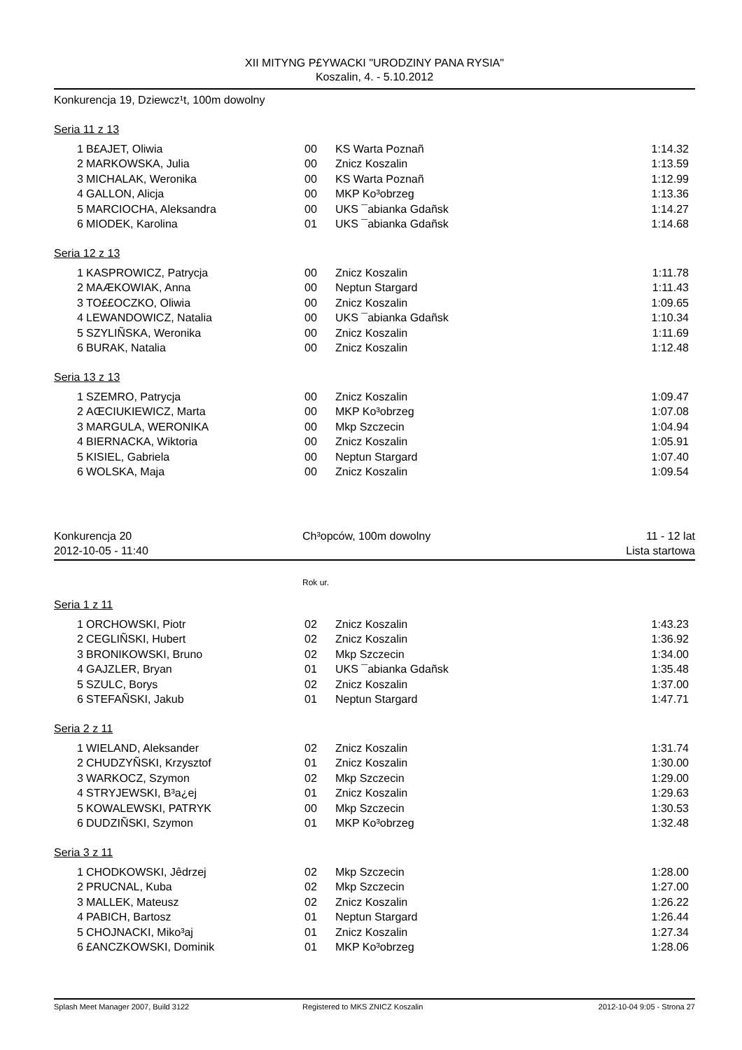XII MITYNG P£YWACKI "URODZINY PANA RYSIA"
Koszalin, 4. - 5.10.2012
Konkurencja 19, Dziewcz¹t, 100m dowolny
Seria 11 z 13
| 1 | B£AJET, Oliwia | 00 | KS Warta Poznañ | 1:14.32 |
| 2 | MARKOWSKA, Julia | 00 | Znicz Koszalin | 1:13.59 |
| 3 | MICHALAK, Weronika | 00 | KS Warta Poznañ | 1:12.99 |
| 4 | GALLON, Alicja | 00 | MKP Ko³obrzeg | 1:13.36 |
| 5 | MARCIOCHA, Aleksandra | 00 | UKS ¯abianka Gdañsk | 1:14.27 |
| 6 | MIODEK, Karolina | 01 | UKS ¯abianka Gdañsk | 1:14.68 |
Seria 12 z 13
| 1 | KASPROWICZ, Patrycja | 00 | Znicz Koszalin | 1:11.78 |
| 2 | MAÆKOWIAK, Anna | 00 | Neptun Stargard | 1:11.43 |
| 3 | TO££OCZKO, Oliwia | 00 | Znicz Koszalin | 1:09.65 |
| 4 | LEWANDOWICZ, Natalia | 00 | UKS ¯abianka Gdañsk | 1:10.34 |
| 5 | SZYLIÑSKA, Weronika | 00 | Znicz Koszalin | 1:11.69 |
| 6 | BURAK, Natalia | 00 | Znicz Koszalin | 1:12.48 |
Seria 13 z 13
| 1 | SZEMRO, Patrycja | 00 | Znicz Koszalin | 1:09.47 |
| 2 | AŒCIUKIEWICZ, Marta | 00 | MKP Ko³obrzeg | 1:07.08 |
| 3 | MARGULA, WERONIKA | 00 | Mkp Szczecin | 1:04.94 |
| 4 | BIERNACKA, Wiktoria | 00 | Znicz Koszalin | 1:05.91 |
| 5 | KISIEL, Gabriela | 00 | Neptun Stargard | 1:07.40 |
| 6 | WOLSKA, Maja | 00 | Znicz Koszalin | 1:09.54 |
Konkurencja 20
2012-10-05 - 11:40 Ch³opców, 100m dowolny 11 - 12 lat
Lista startowa
Rok ur.
Seria 1 z 11
| 1 | ORCHOWSKI, Piotr | 02 | Znicz Koszalin | 1:43.23 |
| 2 | CEGLIÑSKI, Hubert | 02 | Znicz Koszalin | 1:36.92 |
| 3 | BRONIKOWSKI, Bruno | 02 | Mkp Szczecin | 1:34.00 |
| 4 | GAJZLER, Bryan | 01 | UKS ¯abianka Gdañsk | 1:35.48 |
| 5 | SZULC, Borys | 02 | Znicz Koszalin | 1:37.00 |
| 6 | STEFAÑSKI, Jakub | 01 | Neptun Stargard | 1:47.71 |
Seria 2 z 11
| 1 | WIELAND, Aleksander | 02 | Znicz Koszalin | 1:31.74 |
| 2 | CHUDZYÑSKI, Krzysztof | 01 | Znicz Koszalin | 1:30.00 |
| 3 | WARKOCZ, Szymon | 02 | Mkp Szczecin | 1:29.00 |
| 4 | STRYJEWSKI, B³a¿ej | 01 | Znicz Koszalin | 1:29.63 |
| 5 | KOWALEWSKI, PATRYK | 00 | Mkp Szczecin | 1:30.53 |
| 6 | DUDZIÑSKI, Szymon | 01 | MKP Ko³obrzeg | 1:32.48 |
Seria 3 z 11
| 1 | CHODKOWSKI, Jêdrzej | 02 | Mkp Szczecin | 1:28.00 |
| 2 | PRUCNAL, Kuba | 02 | Mkp Szczecin | 1:27.00 |
| 3 | MALLEK, Mateusz | 02 | Znicz Koszalin | 1:26.22 |
| 4 | PABICH, Bartosz | 01 | Neptun Stargard | 1:26.44 |
| 5 | CHOJNACKI, Miko³aj | 01 | Znicz Koszalin | 1:27.34 |
| 6 | £ANCZKOWSKI, Dominik | 01 | MKP Ko³obrzeg | 1:28.06 |
Splash Meet Manager 2007, Build 3122 Registered to MKS ZNICZ Koszalin 2012-10-04 9:05 - Strona 27